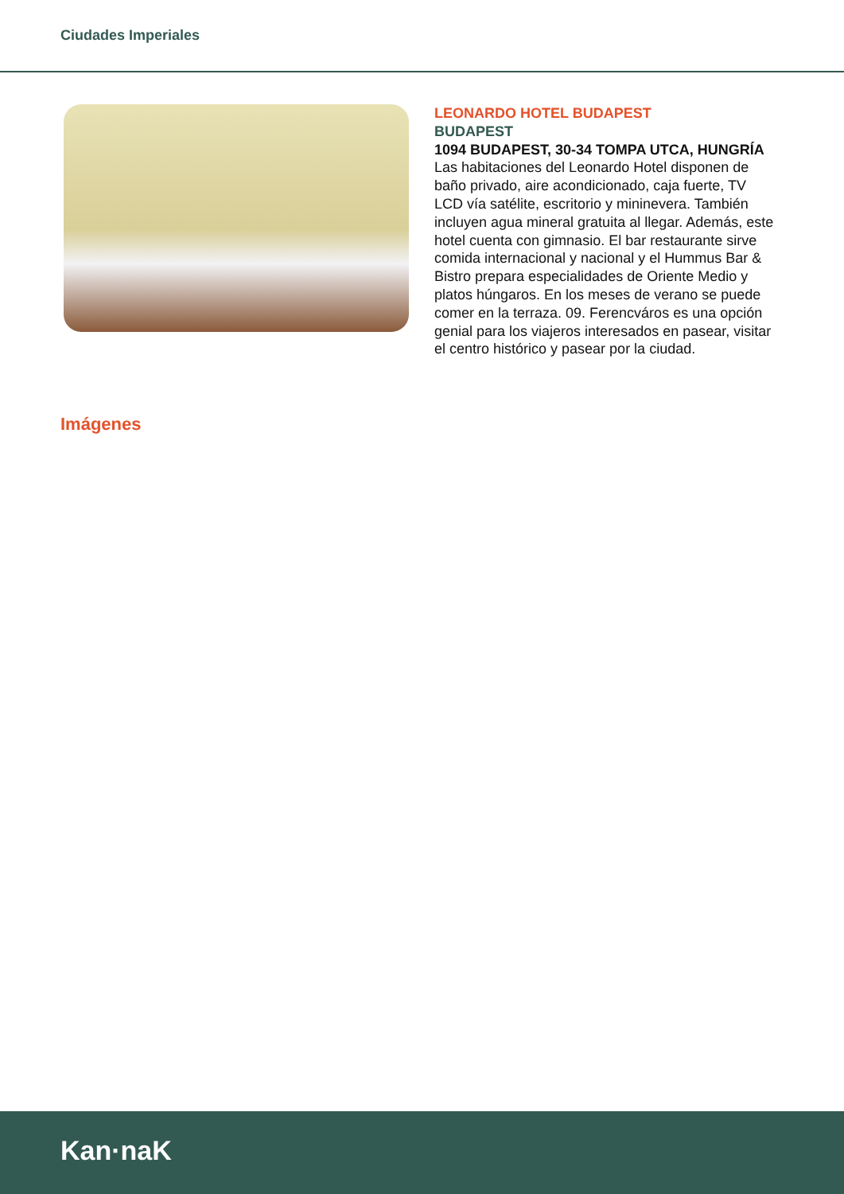Ciudades Imperiales
LEONARDO HOTEL BUDAPEST
BUDAPEST
1094 BUDAPEST, 30-34 TOMPA UTCA, HUNGRÍA
Las habitaciones del Leonardo Hotel disponen de baño privado, aire acondicionado, caja fuerte, TV LCD vía satélite, escritorio y mininevera. También incluyen agua mineral gratuita al llegar. Además, este hotel cuenta con gimnasio. El bar restaurante sirve comida internacional y nacional y el Hummus Bar & Bistro prepara especialidades de Oriente Medio y platos húngaros. En los meses de verano se puede comer en la terraza. 09. Ferencváros es una opción genial para los viajeros interesados en pasear, visitar el centro histórico y pasear por la ciudad.
Imágenes
Kan·naK